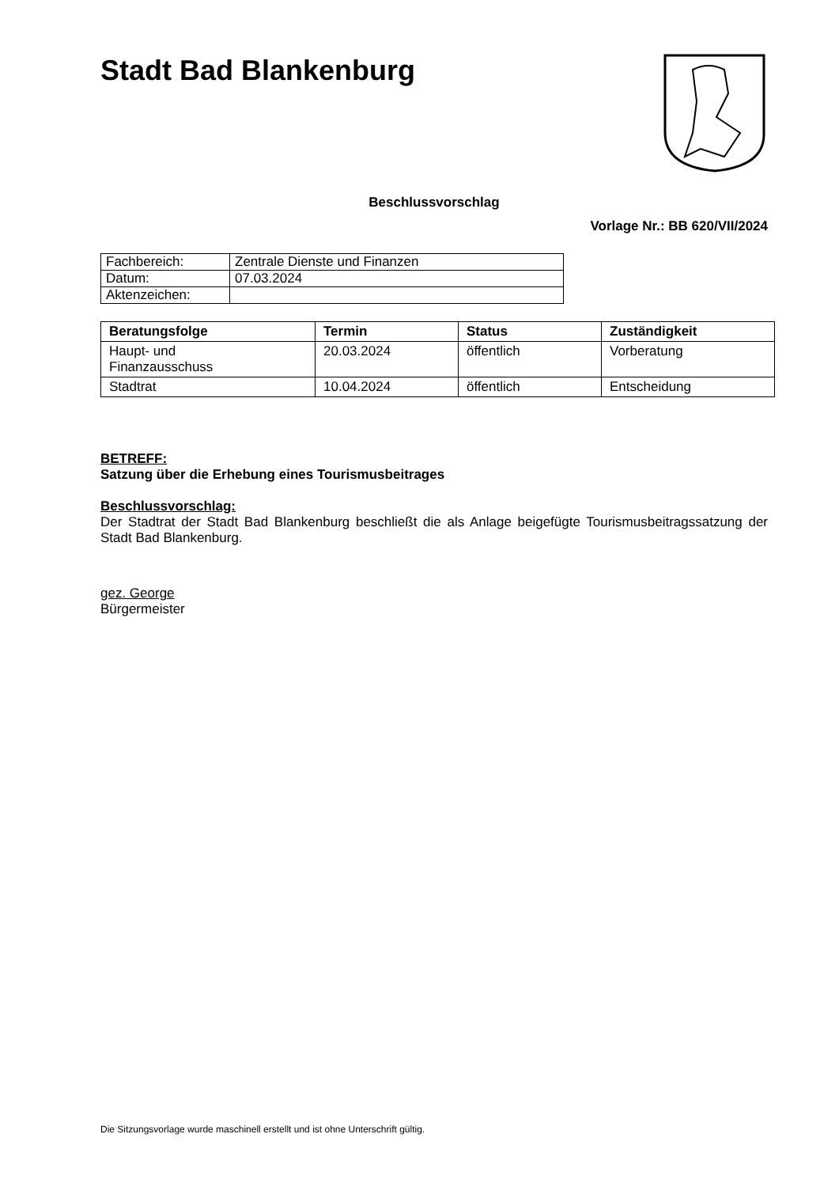Stadt Bad Blankenburg
Beschlussvorschlag
Vorlage Nr.: BB 620/VII/2024
| Fachbereich: | Zentrale Dienste und Finanzen |
| Datum: | 07.03.2024 |
| Aktenzeichen: | |
| Beratungsfolge | Termin | Status | Zuständigkeit |
| --- | --- | --- | --- |
| Haupt- und Finanzausschuss | 20.03.2024 | öffentlich | Vorberatung |
| Stadtrat | 10.04.2024 | öffentlich | Entscheidung |
BETREFF:
Satzung über die Erhebung eines Tourismusbeitrages
Beschlussvorschlag:
Der Stadtrat der Stadt Bad Blankenburg beschließt die als Anlage beigefügte Tourismusbeitragssatzung der Stadt Bad Blankenburg.
gez. George
Bürgermeister
Die Sitzungsvorlage wurde maschinell erstellt und ist ohne Unterschrift gültig.